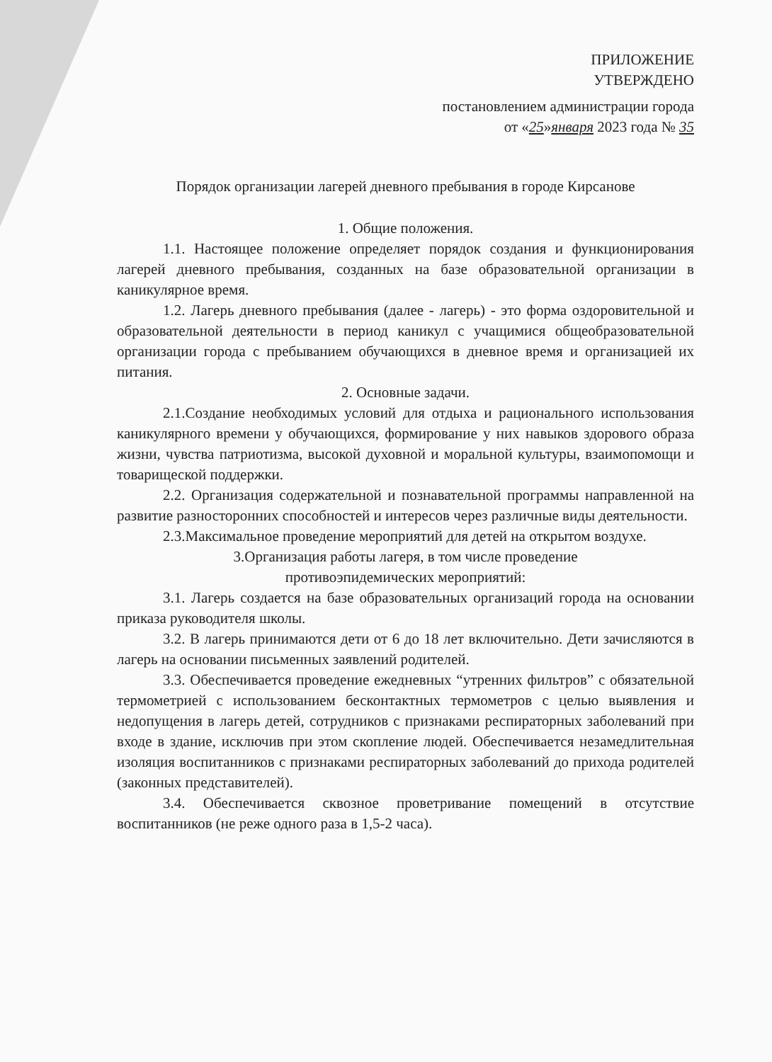ПРИЛОЖЕНИЕ
УТВЕРЖДЕНО
постановлением администрации города
от «25»января 2023 года № 35
Порядок организации лагерей дневного пребывания в городе Кирсанове
1. Общие положения.
1.1. Настоящее положение определяет порядок создания и функционирования лагерей дневного пребывания, созданных на базе образовательной организации в каникулярное время.
1.2. Лагерь дневного пребывания (далее - лагерь) - это форма оздоровительной и образовательной деятельности в период каникул с учащимися общеобразовательной организации города с пребыванием обучающихся в дневное время и организацией их питания.
2. Основные задачи.
2.1.Создание необходимых условий для отдыха и рационального использования каникулярного времени у обучающихся, формирование у них навыков здорового образа жизни, чувства патриотизма, высокой духовной и моральной культуры, взаимопомощи и товарищеской поддержки.
2.2. Организация содержательной и познавательной программы направленной на развитие разносторонних способностей и интересов через различные виды деятельности.
2.3.Максимальное проведение мероприятий для детей на открытом воздухе.
3.Организация работы лагеря, в том числе проведение
противоэпидемических мероприятий:
3.1. Лагерь создается на базе образовательных организаций города на основании приказа руководителя школы.
3.2. В лагерь принимаются дети от 6 до 18 лет включительно. Дети зачисляются в лагерь на основании письменных заявлений родителей.
3.3. Обеспечивается проведение ежедневных “утренних фильтров” с обязательной термометрией с использованием бесконтактных термометров с целью выявления и недопущения в лагерь детей, сотрудников с признаками респираторных заболеваний при входе в здание, исключив при этом скопление людей. Обеспечивается незамедлительная изоляция воспитанников с признаками респираторных заболеваний до прихода родителей (законных представителей).
3.4. Обеспечивается сквозное проветривание помещений в отсутствие воспитанников (не реже одного раза в 1,5-2 часа).